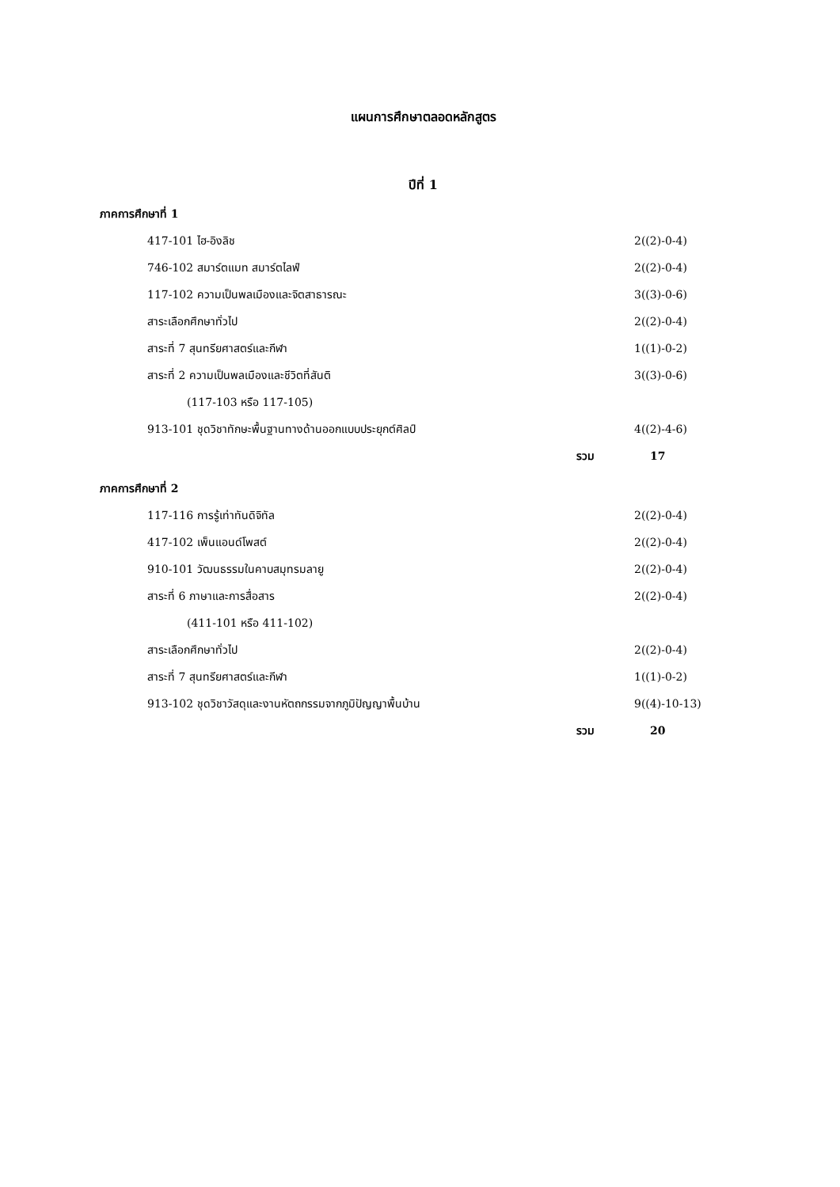แผนการศึกษาตลอดหลักสูตร
ปีที่ 1
ภาคการศึกษาที่ 1
| 417-101 ไฮ-อิงลิช | 2((2)-0-4) |
| 746-102 สมาร์ตแมท สมาร์ตไลฟ์ | 2((2)-0-4) |
| 117-102 ความเป็นพลเมืองและจิตสาธารณะ | 3((3)-0-6) |
| สาระเลือกศึกษาทั่วไป | 2((2)-0-4) |
| สาระที่ 7 สุนทรียศาสตร์และกีฬา | 1((1)-0-2) |
| สาระที่ 2 ความเป็นพลเมืองและชีวิตที่สันติ | 3((3)-0-6) |
| (117-103 หรือ 117-105) | |
| 913-101 ชุดวิชาทักษะพื้นฐานทางด้านออกแบบประยุกต์ศิลป์ | 4((2)-4-6) |
| รวม | 17 |
ภาคการศึกษาที่ 2
| 117-116 การรู้เท่าทันดิจิทัล | 2((2)-0-4) |
| 417-102 เพ็นแอนด์โพสต์ | 2((2)-0-4) |
| 910-101 วัฒนธรรมในคาบสมุทรมลายู | 2((2)-0-4) |
| สาระที่ 6 ภาษาและการสื่อสาร | 2((2)-0-4) |
| (411-101 หรือ 411-102) | |
| สาระเลือกศึกษาทั่วไป | 2((2)-0-4) |
| สาระที่ 7 สุนทรียศาสตร์และกีฬา | 1((1)-0-2) |
| 913-102 ชุดวิชาวัสดุและงานหัตถกรรมจากภูมิปัญญาพื้นบ้าน | 9((4)-10-13) |
| รวม | 20 |